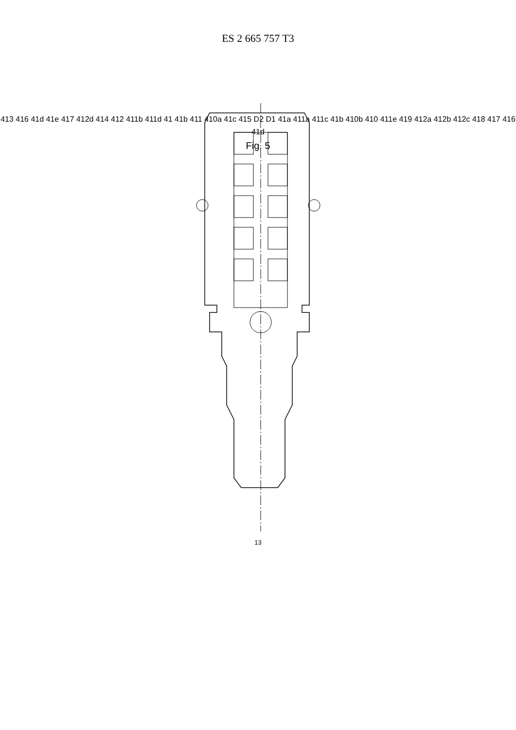ES 2 665 757 T3
413 416 41d 41e 417 412d 414 412 411b 411d 41 41b 411 410a 41c 415 D2 D1 41a 411a 411c 41b 410b 410 411e 419 412a 412b 412c 418 417 416 41d
Fig. 5
13